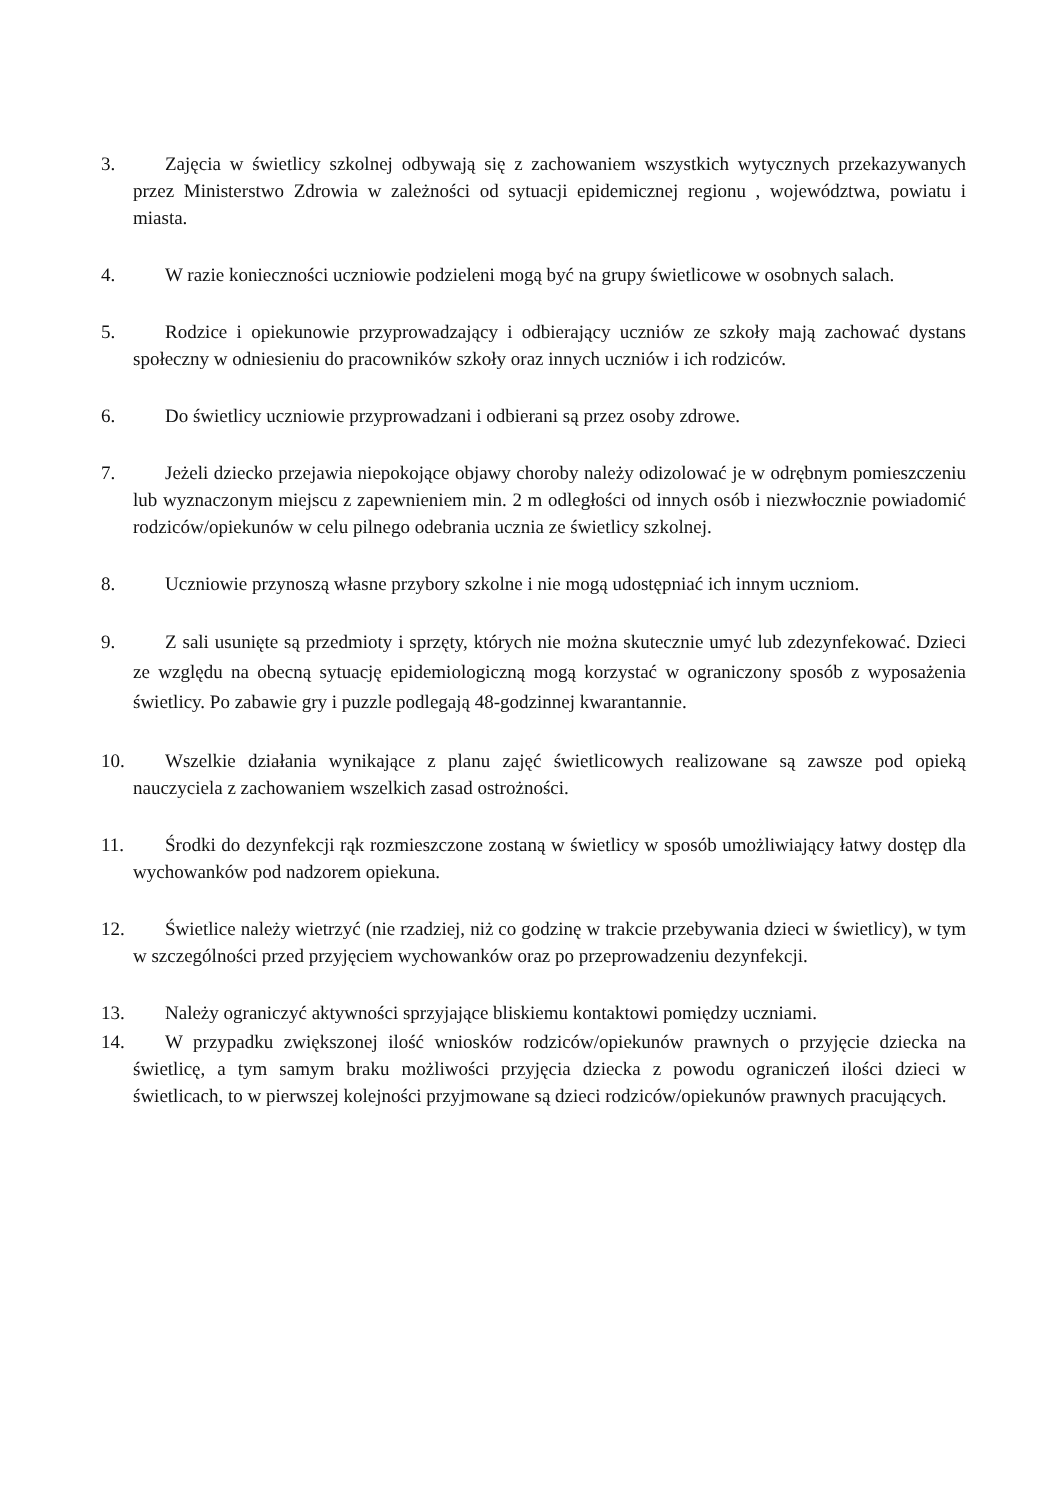3. Zajęcia w świetlicy szkolnej odbywają się z zachowaniem wszystkich wytycznych przekazywanych przez Ministerstwo Zdrowia w zależności od sytuacji epidemicznej regionu , województwa, powiatu i miasta.
4. W razie konieczności uczniowie podzieleni mogą być na grupy świetlicowe w osobnych salach.
5. Rodzice i opiekunowie przyprowadzający i odbierający uczniów ze szkoły mają zachować dystans społeczny w odniesieniu do pracowników szkoły oraz innych uczniów i ich rodziców.
6. Do świetlicy uczniowie przyprowadzani i odbierani są przez osoby zdrowe.
7. Jeżeli dziecko przejawia niepokojące objawy choroby należy odizolować je w odrębnym pomieszczeniu lub wyznaczonym miejscu z zapewnieniem min. 2 m odległości od innych osób i niezwłocznie powiadomić rodziców/opiekunów w celu pilnego odebrania ucznia ze świetlicy szkolnej.
8. Uczniowie przynoszą własne przybory szkolne i nie mogą udostępniać ich innym uczniom.
9. Z sali usunięte są przedmioty i sprzęty, których nie można skutecznie umyć lub zdezynfekować. Dzieci ze względu na obecną sytuację epidemiologiczną mogą korzystać w ograniczony sposób z wyposażenia świetlicy. Po zabawie gry i puzzle podlegają 48-godzinnej kwarantannie.
10.
Wszelkie działania wynikające z planu zajęć świetlicowych realizowane są zawsze pod opieką nauczyciela z zachowaniem wszelkich zasad ostrożności.
11.
Środki do dezynfekcji rąk rozmieszczone zostaną w świetlicy w sposób umożliwiający łatwy dostęp dla wychowanków pod nadzorem opiekuna.
12.
Świetlice należy wietrzyć (nie rzadziej, niż co godzinę w trakcie przebywania dzieci w świetlicy), w tym w szczególności przed przyjęciem wychowanków oraz po przeprowadzeniu dezynfekcji.
13.
Należy ograniczyć aktywności sprzyjające bliskiemu kontaktowi pomiędzy uczniami.
14.
W przypadku zwiększonej ilość wniosków rodziców/opiekunów prawnych o przyjęcie dziecka na świetlicę, a tym samym braku możliwości przyjęcia dziecka z powodu ograniczeń ilości dzieci w świetlicach, to w pierwszej kolejności przyjmowane są dzieci rodziców/opiekunów prawnych pracujących.